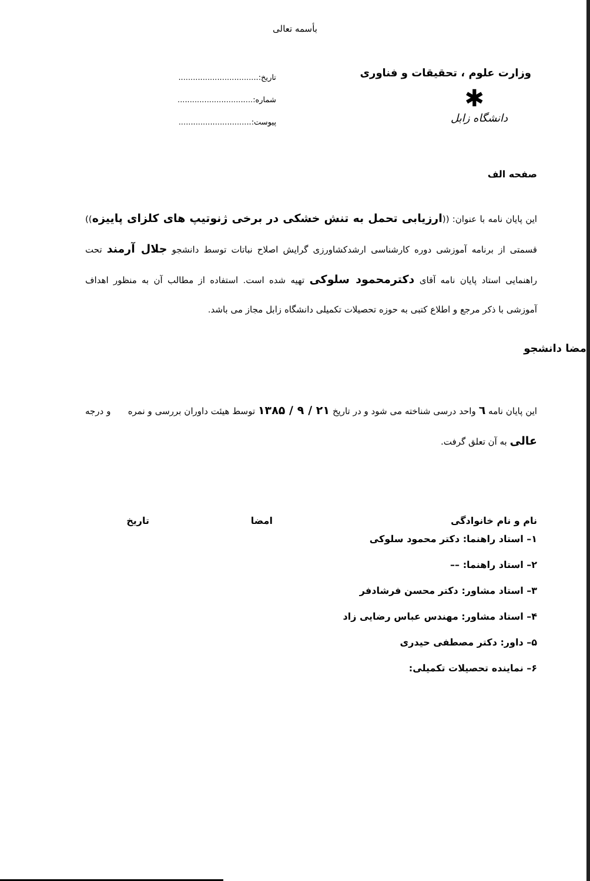بأسمه تعالی
وزارت علوم ، تحقیقات و فناوری
✱
دانشگاه زابل
تاریخ:.................................
شماره:...............................
پیوست:..............................
صفحه الف
این پایان نامه با عنوان: ((ارزیابی تحمل به تنش خشکی در برخی ژنوتیپ های کلزای پاییزه)) قسمتی از برنامه آموزشی دوره کارشناسی ارشدکشاورزی گرایش اصلاح نباتات توسط دانشجو جلال آرمند تحت راهنمایی استاد پایان نامه آقای دکترمحمود سلوکی تهیه شده است. استفاده از مطالب آن به منظور اهداف آموزشی با ذکر مرجع و اطلاع کتبی به حوزه تحصیلات تکمیلی دانشگاه زابل مجاز می باشد.
امضا دانشجو
این پایان نامه ٦ واحد درسی شناخته می شود و در تاریخ ۲۱ / ۹ / ۱۳۸۵ توسط هیئت داوران بررسی و نمره و درجه عالی به آن تعلق گرفت.
نام و نام خانوادگی امضا تاریخ
۱– استاد راهنما: دکتر محمود سلوکی
۲– استاد راهنما: ––
۳– استاد مشاور: دکتر محسن فرشادفر
۴– استاد مشاور: مهندس عباس رضایی زاد
۵– داور: دکتر مصطفی حیدری
۶– نماینده تحصیلات تکمیلی: